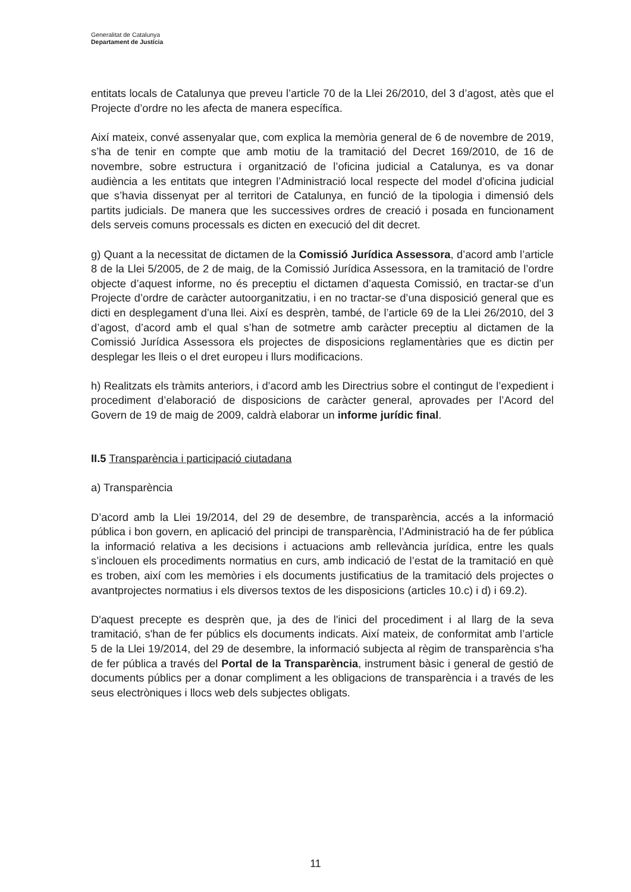Generalitat de Catalunya
Departament de Justícia
entitats locals de Catalunya que preveu l’article 70 de la Llei 26/2010, del 3 d’agost, atès que el Projecte d’ordre no les afecta de manera específica.
Així mateix, convé assenyalar que, com explica la memòria general de 6 de novembre de 2019, s’ha de tenir en compte que amb motiu de la tramitació del Decret 169/2010, de 16 de novembre, sobre estructura i organització de l’oficina judicial a Catalunya, es va donar audiència a les entitats que integren l’Administració local respecte del model d’oficina judicial que s’havia dissenyat per al territori de Catalunya, en funció de la tipologia i dimensió dels partits judicials. De manera que les successives ordres de creació i posada en funcionament dels serveis comuns processals es dicten en execució del dit decret.
g) Quant a la necessitat de dictamen de la Comissió Jurídica Assessora, d’acord amb l’article 8 de la Llei 5/2005, de 2 de maig, de la Comissió Jurídica Assessora, en la tramitació de l’ordre objecte d’aquest informe, no és preceptiu el dictamen d’aquesta Comissió, en tractar-se d’un Projecte d’ordre de caràcter autoorganitzatiu, i en no tractar-se d’una disposició general que es dicti en desplegament d’una llei. Així es desprèn, també, de l’article 69 de la Llei 26/2010, del 3 d’agost, d’acord amb el qual s’han de sotmetre amb caràcter preceptiu al dictamen de la Comissió Jurídica Assessora els projectes de disposicions reglamentàries que es dictin per desplegar les lleis o el dret europeu i llurs modificacions.
h) Realitzats els tràmits anteriors, i d’acord amb les Directrius sobre el contingut de l’expedient i procediment d’elaboració de disposicions de caràcter general, aprovades per l’Acord del Govern de 19 de maig de 2009, caldrà elaborar un informe jurídic final.
II.5 Transparència i participació ciutadana
a) Transparència
D’acord amb la Llei 19/2014, del 29 de desembre, de transparència, accés a la informació pública i bon govern, en aplicació del principi de transparència, l’Administració ha de fer pública la informació relativa a les decisions i actuacions amb rellevància jurídica, entre les quals s’inclouen els procediments normatius en curs, amb indicació de l’estat de la tramitació en què es troben, així com les memòries i els documents justificatius de la tramitació dels projectes o avantprojectes normatius i els diversos textos de les disposicions (articles 10.c) i d) i 69.2).
D'aquest precepte es desprèn que, ja des de l'inici del procediment i al llarg de la seva tramitació, s'han de fer públics els documents indicats. Així mateix, de conformitat amb l’article 5 de la Llei 19/2014, del 29 de desembre, la informació subjecta al règim de transparència s'ha de fer pública a través del Portal de la Transparència, instrument bàsic i general de gestió de documents públics per a donar compliment a les obligacions de transparència i a través de les seus electròniques i llocs web dels subjectes obligats.
11